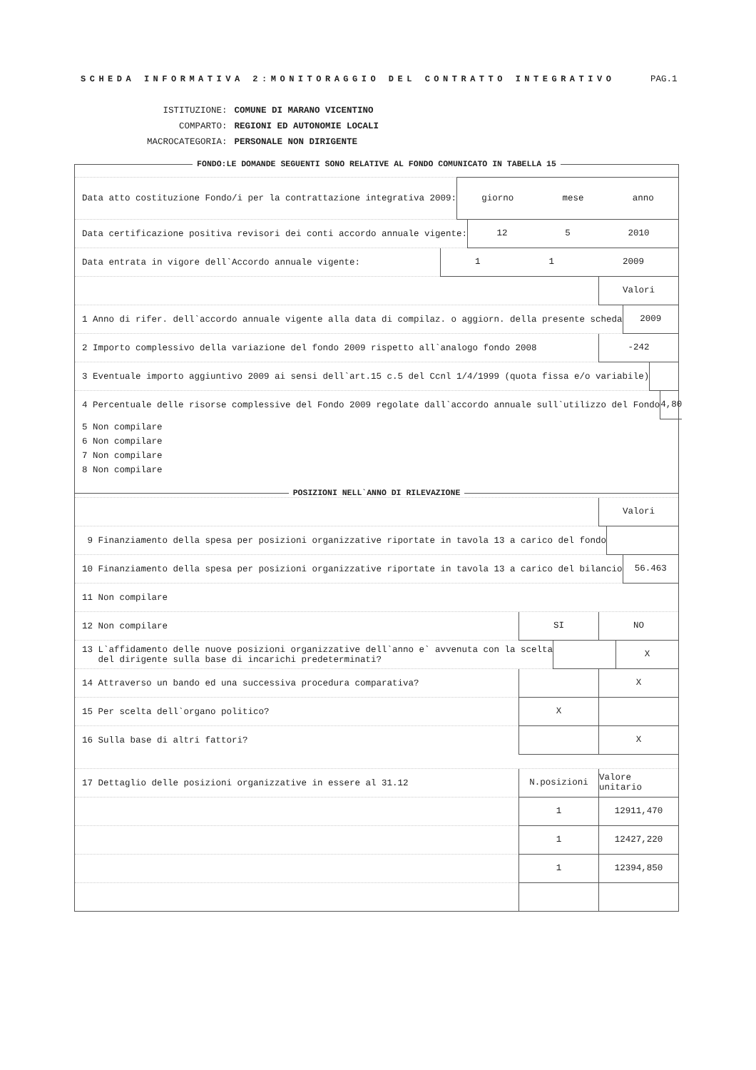SCHEDA INFORMATIVA 2:MONITORAGGIO DEL CONTRATTO INTEGRATIVO
PAG.1
| ISTITUZIONE: | COMUNE DI MARANO VICENTINO |
| COMPARTO: | REGIONI ED AUTONOMIE LOCALI |
| MACROCATEGORIA: | PERSONALE NON DIRIGENTE |
FONDO:LE DOMANDE SEGUENTI SONO RELATIVE AL FONDO COMUNICATO IN TABELLA 15
Data atto costituzione Fondo/i per la contrattazione integrativa 2009:
giorno mese anno
Data certificazione positiva revisori dei conti accordo annuale vigente:
12 5 2010
Data entrata in vigore dell`Accordo annuale vigente:
1 1 2009
Valori
1 Anno di rifer. dell`accordo annuale vigente alla data di compilaz. o aggiorn. della presente scheda
2009
2 Importo complessivo della variazione del fondo 2009 rispetto all`analogo fondo 2008
-242
3 Eventuale importo aggiuntivo 2009 ai sensi dell`art.15 c.5 del Ccnl 1/4/1999 (quota fissa e/o variabile)
4 Percentuale delle risorse complessive del Fondo 2009 regolate dall`accordo annuale sull`utilizzo del Fondo
4,80
5 Non compilare
6 Non compilare
7 Non compilare
8 Non compilare
POSIZIONI NELL`ANNO DI RILEVAZIONE
Valori
9 Finanziamento della spesa per posizioni organizzative riportate in tavola 13 a carico del fondo
10 Finanziamento della spesa per posizioni organizzative riportate in tavola 13 a carico del bilancio
56.463
11 Non compilare
12 Non compilare
SI NO
13 L`affidamento delle nuove posizioni organizzative dell`anno e` avvenuta con la scelta del dirigente sulla base di incarichi predeterminati?
X
14 Attraverso un bando ed una successiva procedura comparativa?
X
15 Per scelta dell`organo politico?
X
16 Sulla base di altri fattori?
X
17 Dettaglio delle posizioni organizzative in essere al 31.12
N.posizioni
Valore unitario
1 12911,470
1 12427,220
1 12394,850